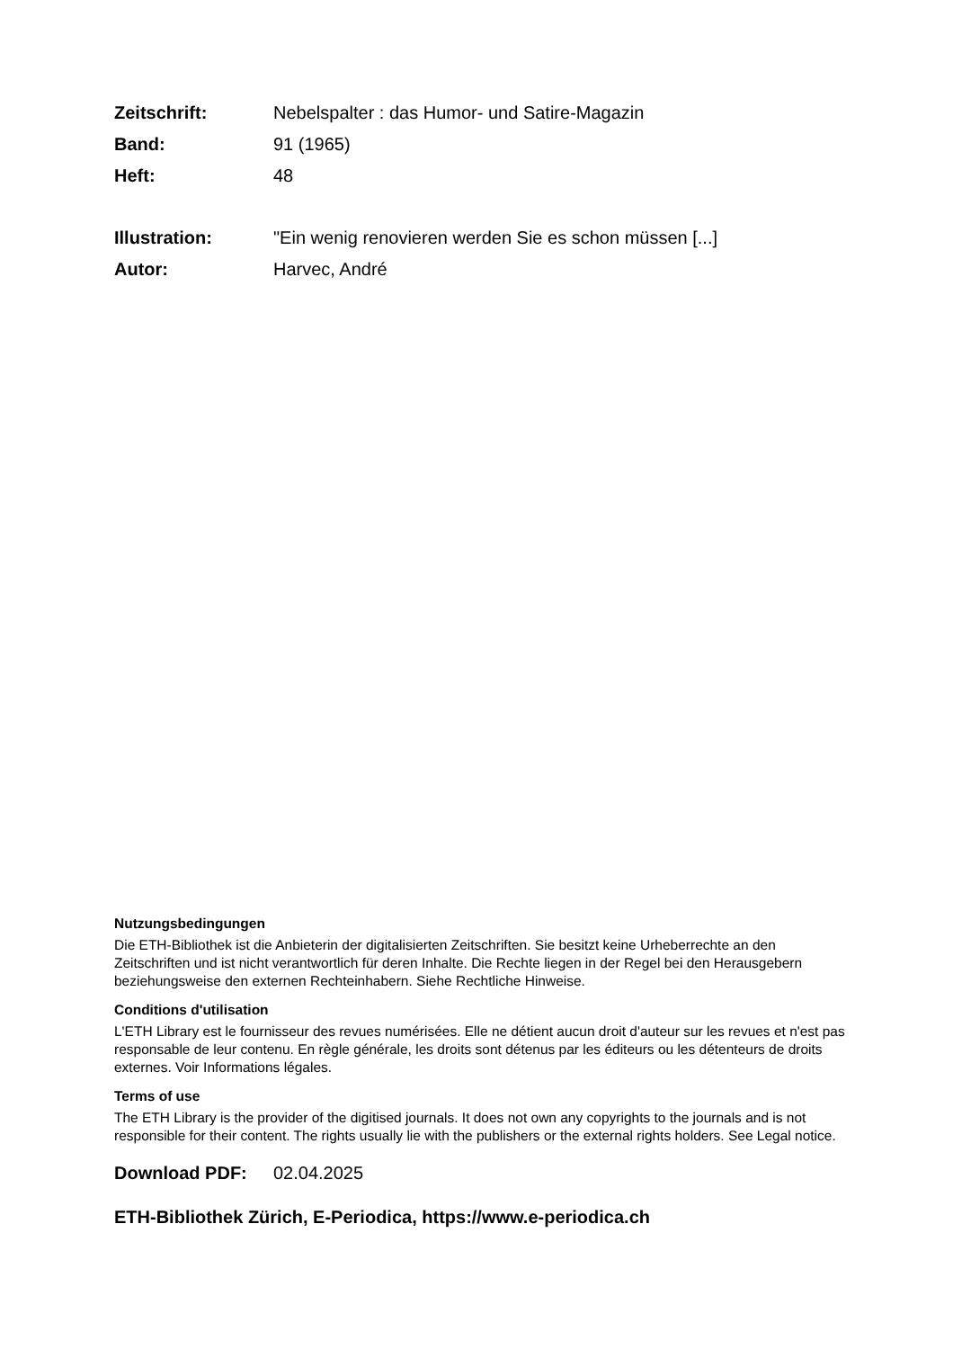Zeitschrift: Nebelspalter : das Humor- und Satire-Magazin
Band: 91 (1965)
Heft: 48
Illustration: "Ein wenig renovieren werden Sie es schon müssen [...]
Autor: Harvec, André
Nutzungsbedingungen
Die ETH-Bibliothek ist die Anbieterin der digitalisierten Zeitschriften. Sie besitzt keine Urheberrechte an den Zeitschriften und ist nicht verantwortlich für deren Inhalte. Die Rechte liegen in der Regel bei den Herausgebern beziehungsweise den externen Rechteinhabern. Siehe Rechtliche Hinweise.
Conditions d'utilisation
L'ETH Library est le fournisseur des revues numérisées. Elle ne détient aucun droit d'auteur sur les revues et n'est pas responsable de leur contenu. En règle générale, les droits sont détenus par les éditeurs ou les détenteurs de droits externes. Voir Informations légales.
Terms of use
The ETH Library is the provider of the digitised journals. It does not own any copyrights to the journals and is not responsible for their content. The rights usually lie with the publishers or the external rights holders. See Legal notice.
Download PDF: 02.04.2025
ETH-Bibliothek Zürich, E-Periodica, https://www.e-periodica.ch